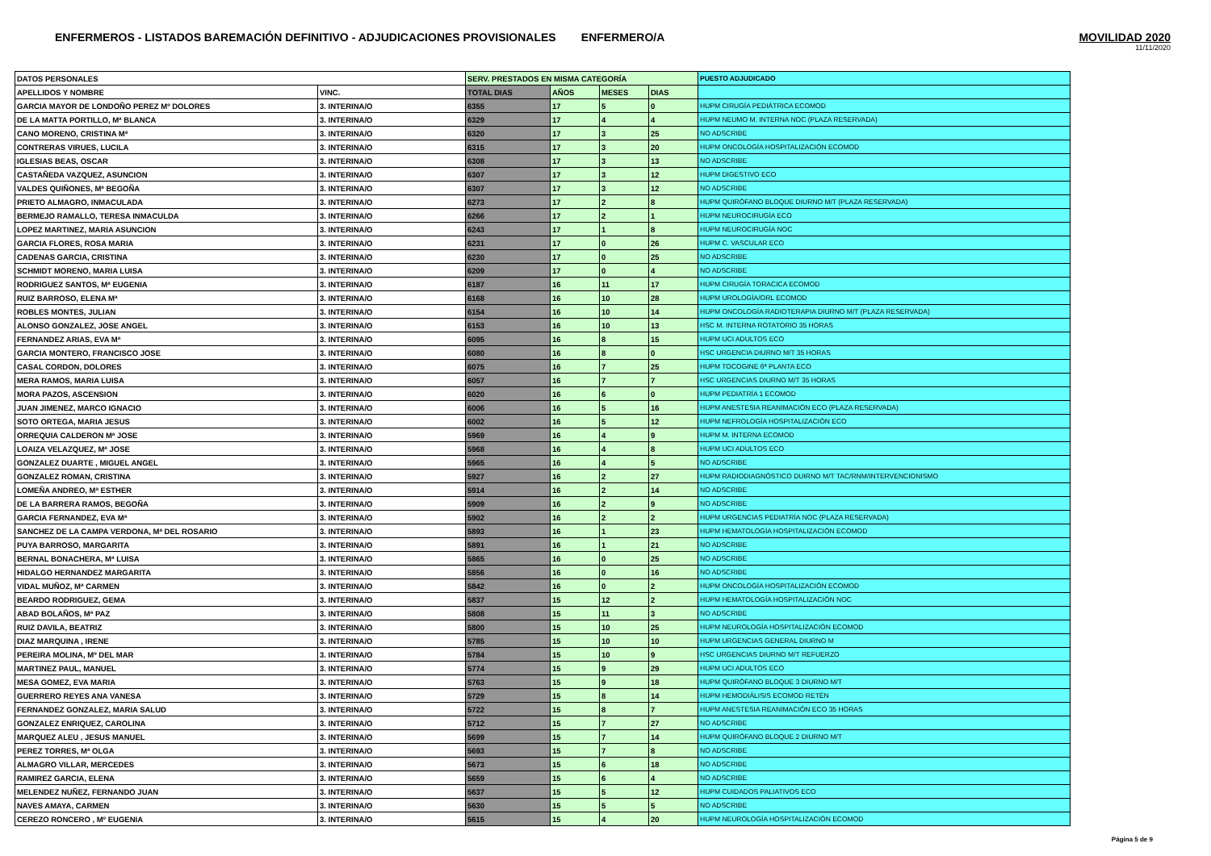ENFERMEROS - LISTADOS BAREMACIÓN DEFINITIVO - ADJUDICACIONES PROVISIONALES ENFERMERO/A
MOVILIDAD 2020
11/11/2020
| DATOS PERSONALES | | SERV. PRESTADOS EN MISMA CATEGORÍA | | | | PUESTO ADJUDICADO |
| --- | --- | --- | --- | --- | --- | --- |
| APELLIDOS Y NOMBRE | VINC. | TOTAL DIAS | AÑOS | MESES | DIAS | |
| GARCIA MAYOR DE LONDOÑO PEREZ Mº DOLORES | 3. INTERINA/O | 6355 | 17 | 5 | 0 | HUPM CIRUGÍA PEDIÁTRICA ECOMOD |
| DE LA MATTA PORTILLO, Mª BLANCA | 3. INTERINA/O | 6329 | 17 | 4 | 4 | HUPM NEUMO M. INTERNA NOC (PLAZA RESERVADA) |
| CANO MORENO, CRISTINA Mª | 3. INTERINA/O | 6320 | 17 | 3 | 25 | NO ADSCRIBE |
| CONTRERAS VIRUES, LUCILA | 3. INTERINA/O | 6315 | 17 | 3 | 20 | HUPM ONCOLOGÍA HOSPITALIZACIÓN ECOMOD |
| IGLESIAS BEAS, OSCAR | 3. INTERINA/O | 6308 | 17 | 3 | 13 | NO ADSCRIBE |
| CASTAÑEDA VAZQUEZ, ASUNCION | 3. INTERINA/O | 6307 | 17 | 3 | 12 | HUPM DIGESTIVO ECO |
| VALDES QUIÑONES, Mª BEGOÑA | 3. INTERINA/O | 6307 | 17 | 3 | 12 | NO ADSCRIBE |
| PRIETO ALMAGRO, INMACULADA | 3. INTERINA/O | 6273 | 17 | 2 | 8 | HUPM QUIRÓFANO BLOQUE DIURNO M/T (PLAZA RESERVADA) |
| BERMEJO RAMALLO, TERESA INMACULDA | 3. INTERINA/O | 6266 | 17 | 2 | 1 | HUPM NEUROCIRUGÍA ECO |
| LOPEZ MARTINEZ, MARIA ASUNCION | 3. INTERINA/O | 6243 | 17 | 1 | 8 | HUPM NEUROCIRUGÍA NOC |
| GARCIA FLORES, ROSA MARIA | 3. INTERINA/O | 6231 | 17 | 0 | 26 | HUPM C. VASCULAR ECO |
| CADENAS GARCIA, CRISTINA | 3. INTERINA/O | 6230 | 17 | 0 | 25 | NO ADSCRIBE |
| SCHMIDT MORENO, MARIA LUISA | 3. INTERINA/O | 6209 | 17 | 0 | 4 | NO ADSCRIBE |
| RODRIGUEZ SANTOS, Mª EUGENIA | 3. INTERINA/O | 6187 | 16 | 11 | 17 | HUPM CIRUGÍA TORACICA ECOMOD |
| RUIZ BARROSO, ELENA Mª | 3. INTERINA/O | 6168 | 16 | 10 | 28 | HUPM UROLOGÍA/ORL ECOMOD |
| ROBLES MONTES, JULIAN | 3. INTERINA/O | 6154 | 16 | 10 | 14 | HUPM ONCOLOGÍA RADIOTERAPIA DIURNO M/T (PLAZA RESERVADA) |
| ALONSO GONZALEZ, JOSE ANGEL | 3. INTERINA/O | 6153 | 16 | 10 | 13 | HSC M. INTERNA ROTATORIO 35 HORAS |
| FERNANDEZ ARIAS, EVA Mª | 3. INTERINA/O | 6095 | 16 | 8 | 15 | HUPM UCI ADULTOS ECO |
| GARCIA MONTERO, FRANCISCO JOSE | 3. INTERINA/O | 6080 | 16 | 8 | 0 | HSC URGENCIA DIURNO M/T 35 HORAS |
| CASAL CORDON, DOLORES | 3. INTERINA/O | 6075 | 16 | 7 | 25 | HUPM TOCOGINE 6ª PLANTA ECO |
| MERA RAMOS, MARIA LUISA | 3. INTERINA/O | 6057 | 16 | 7 | 7 | HSC URGENCIAS DIURNO M/T 35 HORAS |
| MORA PAZOS, ASCENSION | 3. INTERINA/O | 6020 | 16 | 6 | 0 | HUPM PEDIATRÍA 1 ECOMOD |
| JUAN JIMENEZ, MARCO IGNACIO | 3. INTERINA/O | 6006 | 16 | 5 | 16 | HUPM ANESTESIA REANIMACIÓN ECO (PLAZA RESERVADA) |
| SOTO ORTEGA, MARIA JESUS | 3. INTERINA/O | 6002 | 16 | 5 | 12 | HUPM NEFROLOGÍA HOSPITALIZACIÓN ECO |
| ORREQUIA CALDERON Mª JOSE | 3. INTERINA/O | 5969 | 16 | 4 | 9 | HUPM M. INTERNA ECOMOD |
| LOAIZA VELAZQUEZ, Mª JOSE | 3. INTERINA/O | 5968 | 16 | 4 | 8 | HUPM UCI ADULTOS ECO |
| GONZALEZ DUARTE , MIGUEL ANGEL | 3. INTERINA/O | 5965 | 16 | 4 | 5 | NO ADSCRIBE |
| GONZALEZ ROMAN, CRISTINA | 3. INTERINA/O | 5927 | 16 | 2 | 27 | HUPM RADIODIAGNÓSTICO DUIRNO M/T TAC/RNM/INTERVENCIONISMO |
| LOMEÑA ANDREO, Mª ESTHER | 3. INTERINA/O | 5914 | 16 | 2 | 14 | NO ADSCRIBE |
| DE LA BARRERA RAMOS, BEGOÑA | 3. INTERINA/O | 5909 | 16 | 2 | 9 | NO ADSCRIBE |
| GARCIA FERNANDEZ, EVA Mª | 3. INTERINA/O | 5902 | 16 | 2 | 2 | HUPM URGENCIAS PEDIATRÍA NOC (PLAZA RESERVADA) |
| SANCHEZ DE LA CAMPA VERDONA, Mª DEL ROSARIO | 3. INTERINA/O | 5893 | 16 | 1 | 23 | HUPM HEMATOLOGÍA HOSPITALIZACIÓN ECOMOD |
| PUYA BARROSO, MARGARITA | 3. INTERINA/O | 5891 | 16 | 1 | 21 | NO ADSCRIBE |
| BERNAL BONACHERA, Mª LUISA | 3. INTERINA/O | 5865 | 16 | 0 | 25 | NO ADSCRIBE |
| HIDALGO HERNANDEZ MARGARITA | 3. INTERINA/O | 5856 | 16 | 0 | 16 | NO ADSCRIBE |
| VIDAL MUÑOZ, Mª CARMEN | 3. INTERINA/O | 5842 | 16 | 0 | 2 | HUPM ONCOLOGÍA HOSPITALIZACIÓN ECOMOD |
| BEARDO RODRIGUEZ, GEMA | 3. INTERINA/O | 5837 | 15 | 12 | 2 | HUPM HEMATOLOGÍA HOSPITALIZACIÓN NOC |
| ABAD BOLAÑOS, Mª PAZ | 3. INTERINA/O | 5808 | 15 | 11 | 3 | NO ADSCRIBE |
| RUIZ DAVILA, BEATRIZ | 3. INTERINA/O | 5800 | 15 | 10 | 25 | HUPM NEUROLOGÍA HOSPITALIZACIÓN ECOMOD |
| DIAZ MARQUINA , IRENE | 3. INTERINA/O | 5785 | 15 | 10 | 10 | HUPM URGENCIAS GENERAL DIURNO M |
| PEREIRA MOLINA, Mº DEL MAR | 3. INTERINA/O | 5784 | 15 | 10 | 9 | HSC URGENCIAS DIURNO M/T REFUERZO |
| MARTINEZ PAUL, MANUEL | 3. INTERINA/O | 5774 | 15 | 9 | 29 | HUPM UCI ADULTOS ECO |
| MESA GOMEZ, EVA MARIA | 3. INTERINA/O | 5763 | 15 | 9 | 18 | HUPM QUIRÓFANO BLOQUE 3 DIURNO M/T |
| GUERRERO REYES ANA VANESA | 3. INTERINA/O | 5729 | 15 | 8 | 14 | HUPM HEMODIÁLISIS ECOMOD RETÉN |
| FERNANDEZ GONZALEZ, MARIA SALUD | 3. INTERINA/O | 5722 | 15 | 8 | 7 | HUPM ANESTESIA REANIMACIÓN ECO 35 HORAS |
| GONZALEZ ENRIQUEZ, CAROLINA | 3. INTERINA/O | 5712 | 15 | 7 | 27 | NO ADSCRIBE |
| MARQUEZ ALEU , JESUS MANUEL | 3. INTERINA/O | 5699 | 15 | 7 | 14 | HUPM QUIRÓFANO BLOQUE 2 DIURNO M/T |
| PEREZ TORRES, Mª OLGA | 3. INTERINA/O | 5693 | 15 | 7 | 8 | NO ADSCRIBE |
| ALMAGRO VILLAR, MERCEDES | 3. INTERINA/O | 5673 | 15 | 6 | 18 | NO ADSCRIBE |
| RAMIREZ GARCIA, ELENA | 3. INTERINA/O | 5659 | 15 | 6 | 4 | NO ADSCRIBE |
| MELENDEZ NUÑEZ, FERNANDO JUAN | 3. INTERINA/O | 5637 | 15 | 5 | 12 | HUPM CUIDADOS PALIATIVOS ECO |
| NAVES AMAYA, CARMEN | 3. INTERINA/O | 5630 | 15 | 5 | 5 | NO ADSCRIBE |
| CEREZO RONCERO , Mº EUGENIA | 3. INTERINA/O | 5615 | 15 | 4 | 20 | HUPM NEUROLOGÍA HOSPITALIZACIÓN ECOMOD |
Página 5 de 9